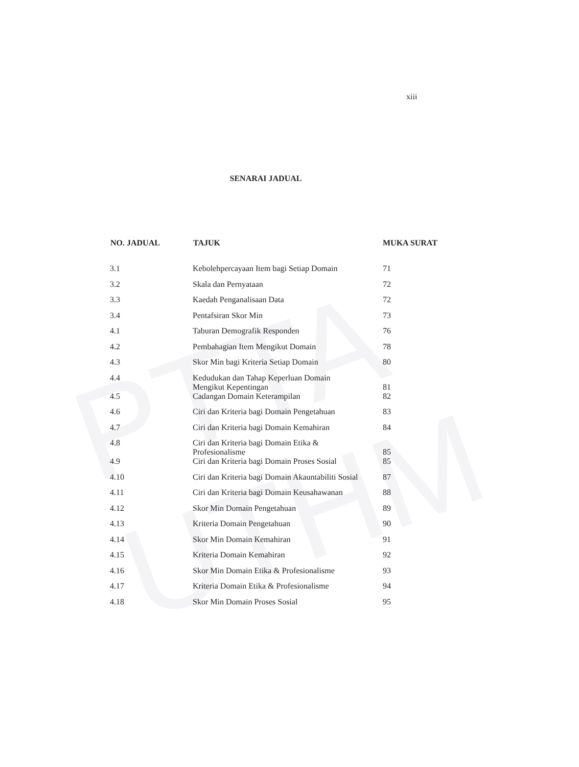PTTA UTHM
xiii
SENARAI JADUAL
| NO. JADUAL | TAJUK | MUKA SURAT |
| --- | --- | --- |
| 3.1 | Kebolehpercayaan Item bagi Setiap Domain | 71 |
| 3.2 | Skala dan Pernyataan | 72 |
| 3.3 | Kaedah Penganalisaan Data | 72 |
| 3.4 | Pentafsiran Skor Min | 73 |
| 4.1 | Taburan Demografik Responden | 76 |
| 4.2 | Pembahagian Item Mengikut Domain | 78 |
| 4.3 | Skor Min bagi Kriteria Setiap Domain | 80 |
| 4.4 | Kedudukan dan Tahap Keperluan Domain Mengikut Kepentingan | 81 |
| 4.5 | Cadangan Domain Keterampilan | 82 |
| 4.6 | Ciri dan Kriteria bagi Domain Pengetahuan | 83 |
| 4.7 | Ciri dan Kriteria bagi Domain Kemahiran | 84 |
| 4.8 | Ciri dan Kriteria bagi Domain Etika & Profesionalisme | 85 |
| 4.9 | Ciri dan Kriteria bagi Domain Proses Sosial | 85 |
| 4.10 | Ciri dan Kriteria bagi Domain Akauntabiliti Sosial | 87 |
| 4.11 | Ciri dan Kriteria bagi Domain Keusahawanan | 88 |
| 4.12 | Skor Min Domain Pengetahuan | 89 |
| 4.13 | Kriteria Domain Pengetahuan | 90 |
| 4.14 | Skor Min Domain Kemahiran | 91 |
| 4.15 | Kriteria Domain Kemahiran | 92 |
| 4.16 | Skor Min Domain Etika & Profesionalisme | 93 |
| 4.17 | Kriteria Domain Etika & Profesionalisme | 94 |
| 4.18 | Skor Min Domain Proses Sosial | 95 |